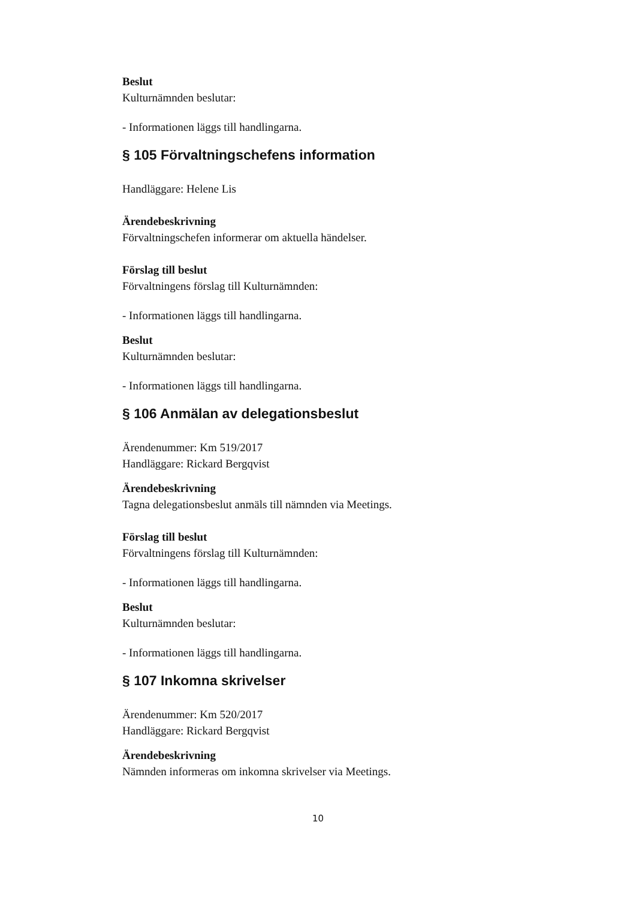Beslut
Kulturnämnden beslutar:
- Informationen läggs till handlingarna.
§ 105 Förvaltningschefens information
Handläggare: Helene Lis
Ärendebeskrivning
Förvaltningschefen informerar om aktuella händelser.
Förslag till beslut
Förvaltningens förslag till Kulturnämnden:
- Informationen läggs till handlingarna.
Beslut
Kulturnämnden beslutar:
- Informationen läggs till handlingarna.
§ 106 Anmälan av delegationsbeslut
Ärendenummer: Km 519/2017
Handläggare: Rickard Bergqvist
Ärendebeskrivning
Tagna delegationsbeslut anmäls till nämnden via Meetings.
Förslag till beslut
Förvaltningens förslag till Kulturnämnden:
- Informationen läggs till handlingarna.
Beslut
Kulturnämnden beslutar:
- Informationen läggs till handlingarna.
§ 107 Inkomna skrivelser
Ärendenummer: Km 520/2017
Handläggare: Rickard Bergqvist
Ärendebeskrivning
Nämnden informeras om inkomna skrivelser via Meetings.
10